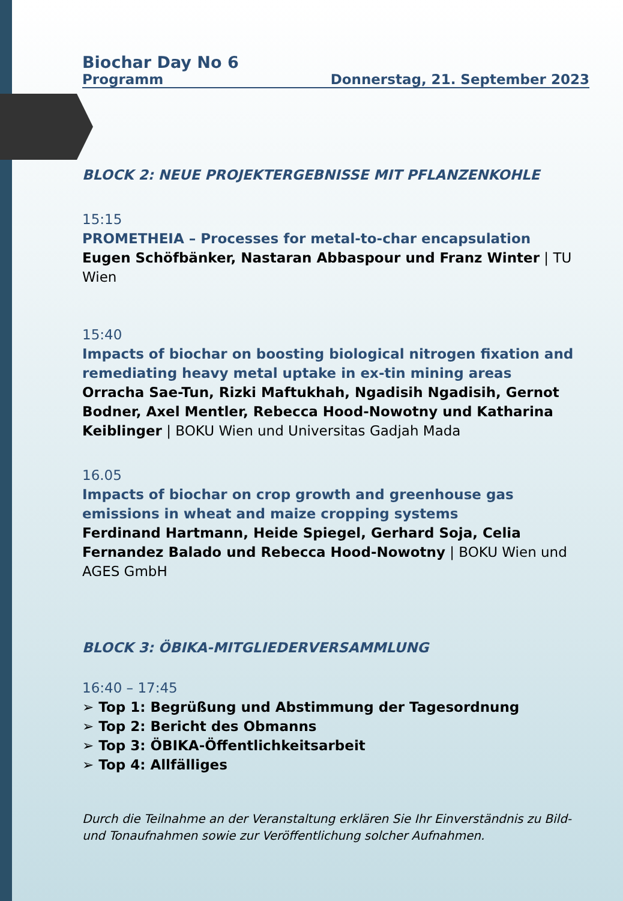Biochar Day No 6
Programm Donnerstag, 21. September 2023
BLOCK 2: NEUE PROJEKTERGEBNISSE MIT PFLANZENKOHLE
15:15
PROMETHEIA – Processes for metal-to-char encapsulation
Eugen Schöfbänker, Nastaran Abbaspour und Franz Winter | TU Wien
15:40
Impacts of biochar on boosting biological nitrogen fixation and remediating heavy metal uptake in ex-tin mining areas
Orracha Sae-Tun, Rizki Maftukhah, Ngadisih Ngadisih, Gernot Bodner, Axel Mentler, Rebecca Hood-Nowotny und Katharina Keiblinger | BOKU Wien und Universitas Gadjah Mada
16.05
Impacts of biochar on crop growth and greenhouse gas emissions in wheat and maize cropping systems
Ferdinand Hartmann, Heide Spiegel, Gerhard Soja, Celia Fernandez Balado und Rebecca Hood-Nowotny | BOKU Wien und AGES GmbH
BLOCK 3: ÖBIKA-MITGLIEDERVERSAMMLUNG
16:40 – 17:45
➢ Top 1: Begrüßung und Abstimmung der Tagesordnung
➢ Top 2: Bericht des Obmanns
➢ Top 3: ÖBIKA-Öffentlichkeitsarbeit
➢ Top 4: Allfälliges
Durch die Teilnahme an der Veranstaltung erklären Sie Ihr Einverständnis zu Bild- und Tonaufnahmen sowie zur Veröffentlichung solcher Aufnahmen.